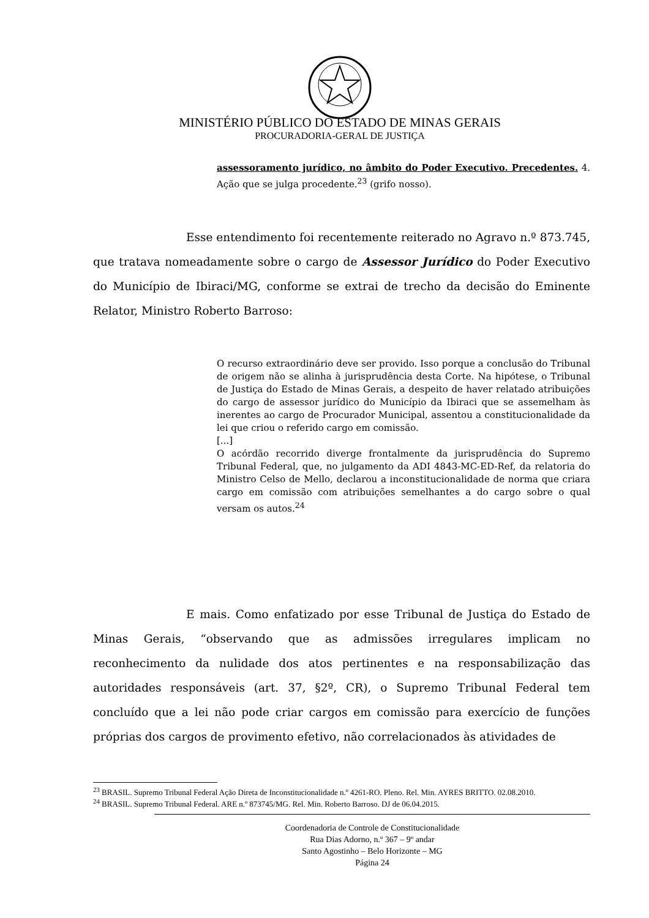MINISTÉRIO PÚBLICO DO ESTADO DE MINAS GERAIS
PROCURADORIA-GERAL DE JUSTIÇA
assessoramento jurídico, no âmbito do Poder Executivo. Precedentes. 4. Ação que se julga procedente.<sup>23</sup> (grifo nosso).
Esse entendimento foi recentemente reiterado no Agravo n.º 873.745, que tratava nomeadamente sobre o cargo de Assessor Jurídico do Poder Executivo do Município de Ibiraci/MG, conforme se extrai de trecho da decisão do Eminente Relator, Ministro Roberto Barroso:
O recurso extraordinário deve ser provido. Isso porque a conclusão do Tribunal de origem não se alinha à jurisprudência desta Corte. Na hipótese, o Tribunal de Justiça do Estado de Minas Gerais, a despeito de haver relatado atribuições do cargo de assessor jurídico do Município da Ibiraci que se assemelham às inerentes ao cargo de Procurador Municipal, assentou a constitucionalidade da lei que criou o referido cargo em comissão.
[...]
O acórdão recorrido diverge frontalmente da jurisprudência do Supremo Tribunal Federal, que, no julgamento da ADI 4843-MC-ED-Ref, da relatoria do Ministro Celso de Mello, declarou a inconstitucionalidade de norma que criara cargo em comissão com atribuições semelhantes a do cargo sobre o qual versam os autos.<sup>24</sup>
E mais. Como enfatizado por esse Tribunal de Justiça do Estado de Minas Gerais, “observando que as admissões irregulares implicam no reconhecimento da nulidade dos atos pertinentes e na responsabilização das autoridades responsáveis (art. 37, §2º, CR), o Supremo Tribunal Federal tem concluído que a lei não pode criar cargos em comissão para exercício de funções próprias dos cargos de provimento efetivo, não correlacionados às atividades de
<sup>23</sup> BRASIL. Supremo Tribunal Federal Ação Direta de Inconstitucionalidade n.º 4261-RO. Pleno. Rel. Min. AYRES BRITTO. 02.08.2010.
<sup>24</sup> BRASIL. Supremo Tribunal Federal. ARE n.º 873745/MG. Rel. Min. Roberto Barroso. DJ de 06.04.2015.
Coordenadoria de Controle de Constitucionalidade
Rua Dias Adorno, n.º 367 – 9º andar
Santo Agostinho – Belo Horizonte – MG
Página 24